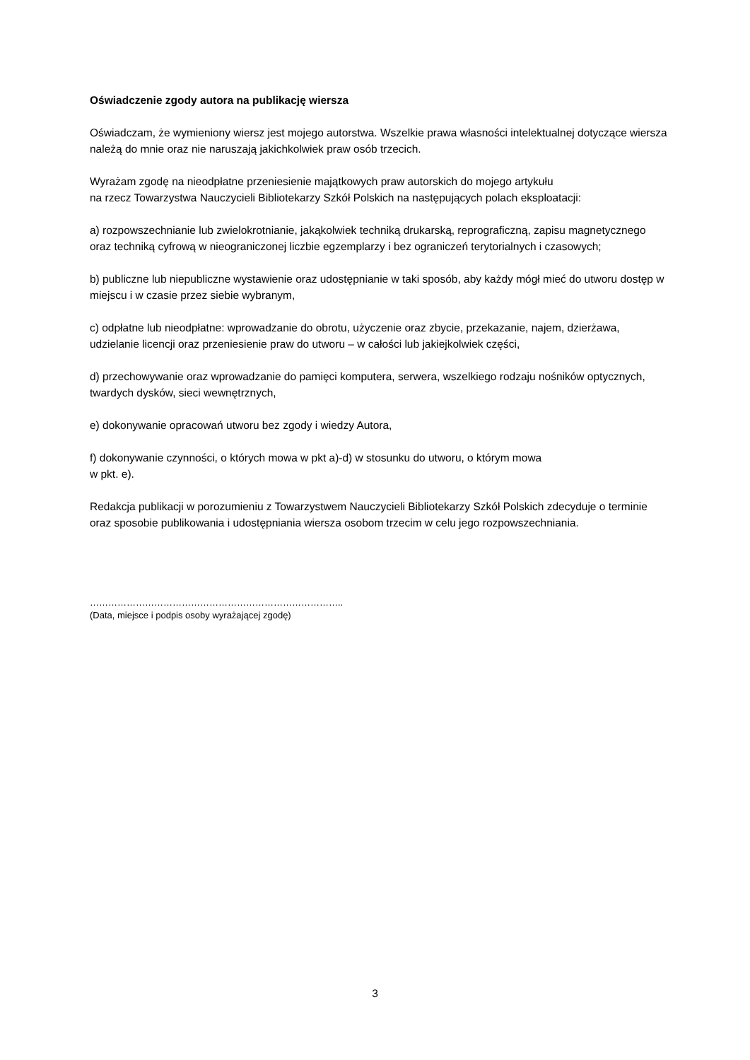Oświadczenie zgody autora na publikację wiersza
Oświadczam, że wymieniony wiersz jest mojego autorstwa. Wszelkie prawa własności intelektualnej dotyczące wiersza należą do mnie oraz nie naruszają jakichkolwiek praw osób trzecich.
Wyrażam zgodę na nieodpłatne przeniesienie majątkowych praw autorskich do mojego artykułu
na rzecz Towarzystwa Nauczycieli Bibliotekarzy Szkół Polskich na następujących polach eksploatacji:
a) rozpowszechnianie lub zwielokrotnianie, jakąkolwiek techniką drukarską, reprograficzną, zapisu magnetycznego oraz techniką cyfrową w nieograniczonej liczbie egzemplarzy i bez ograniczeń terytorialnych i czasowych;
b) publiczne lub niepubliczne wystawienie oraz udostępnianie w taki sposób, aby każdy mógł mieć do utworu dostęp w miejscu i w czasie przez siebie wybranym,
c) odpłatne lub nieodpłatne: wprowadzanie do obrotu, użyczenie oraz zbycie, przekazanie, najem, dzierżawa, udzielanie licencji oraz przeniesienie praw do utworu – w całości lub jakiejkolwiek części,
d) przechowywanie oraz wprowadzanie do pamięci komputera, serwera, wszelkiego rodzaju nośników optycznych, twardych dysków, sieci wewnętrznych,
e) dokonywanie opracowań utworu bez zgody i wiedzy Autora,
f) dokonywanie czynności, o których mowa w pkt a)-d) w stosunku do utworu, o którym mowa
w pkt. e).
Redakcja publikacji w porozumieniu z Towarzystwem Nauczycieli Bibliotekarzy Szkół Polskich zdecyduje o terminie oraz sposobie publikowania i udostępniania wiersza osobom trzecim w celu jego rozpowszechniania.
………………………………………………………………………..
(Data, miejsce i podpis osoby wyrażającej zgodę)
3